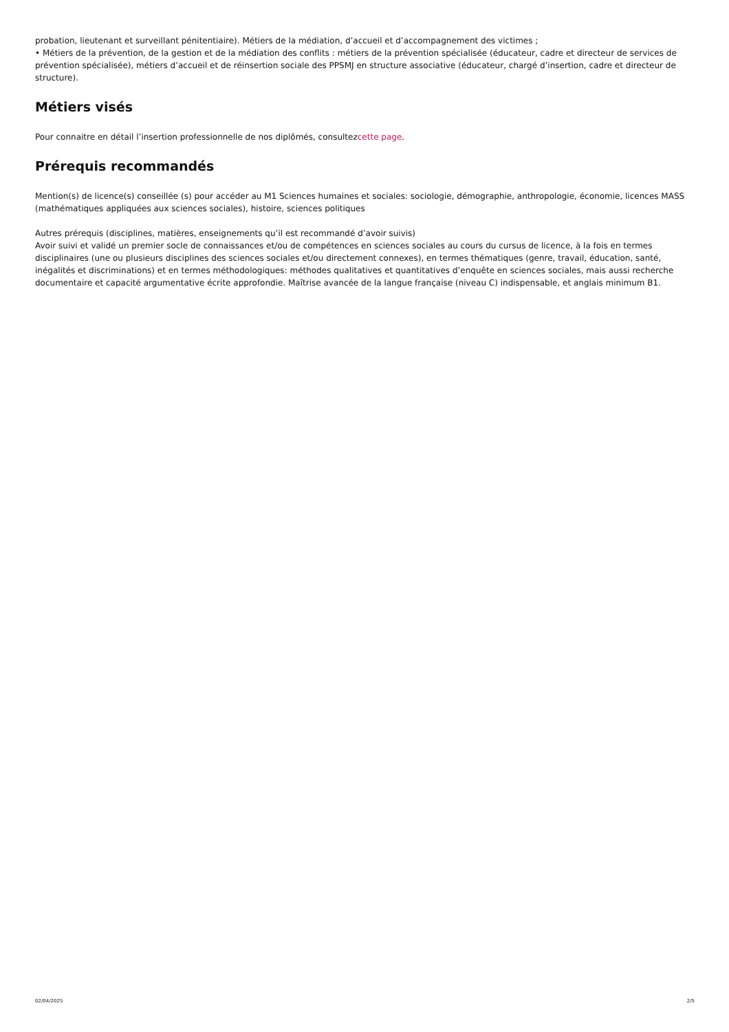probation, lieutenant et surveillant pénitentiaire). Métiers de la médiation, d’accueil et d’accompagnement des victimes ;
• Métiers de la prévention, de la gestion et de la médiation des conflits : métiers de la prévention spécialisée (éducateur, cadre et directeur de services de prévention spécialisée), métiers d’accueil et de réinsertion sociale des PPSMJ en structure associative (éducateur, chargé d’insertion, cadre et directeur de structure).
Métiers visés
Pour connaitre en détail l’insertion professionnelle de nos diplômés, consultezcette page.
Prérequis recommandés
Mention(s) de licence(s) conseillée (s) pour accéder au M1 Sciences humaines et sociales: sociologie, démographie, anthropologie, économie, licences MASS (mathématiques appliquées aux sciences sociales), histoire, sciences politiques
Autres prérequis (disciplines, matières, enseignements qu’il est recommandé d’avoir suivis)
Avoir suivi et validé un premier socle de connaissances et/ou de compétences en sciences sociales au cours du cursus de licence, à la fois en termes disciplinaires (une ou plusieurs disciplines des sciences sociales et/ou directement connexes), en termes thématiques (genre, travail, éducation, santé, inégalités et discriminations) et en termes méthodologiques: méthodes qualitatives et quantitatives d’enquête en sciences sociales, mais aussi recherche documentaire et capacité argumentative écrite approfondie. Maîtrise avancée de la langue française (niveau C) indispensable, et anglais minimum B1.
02/04/2025 2/5